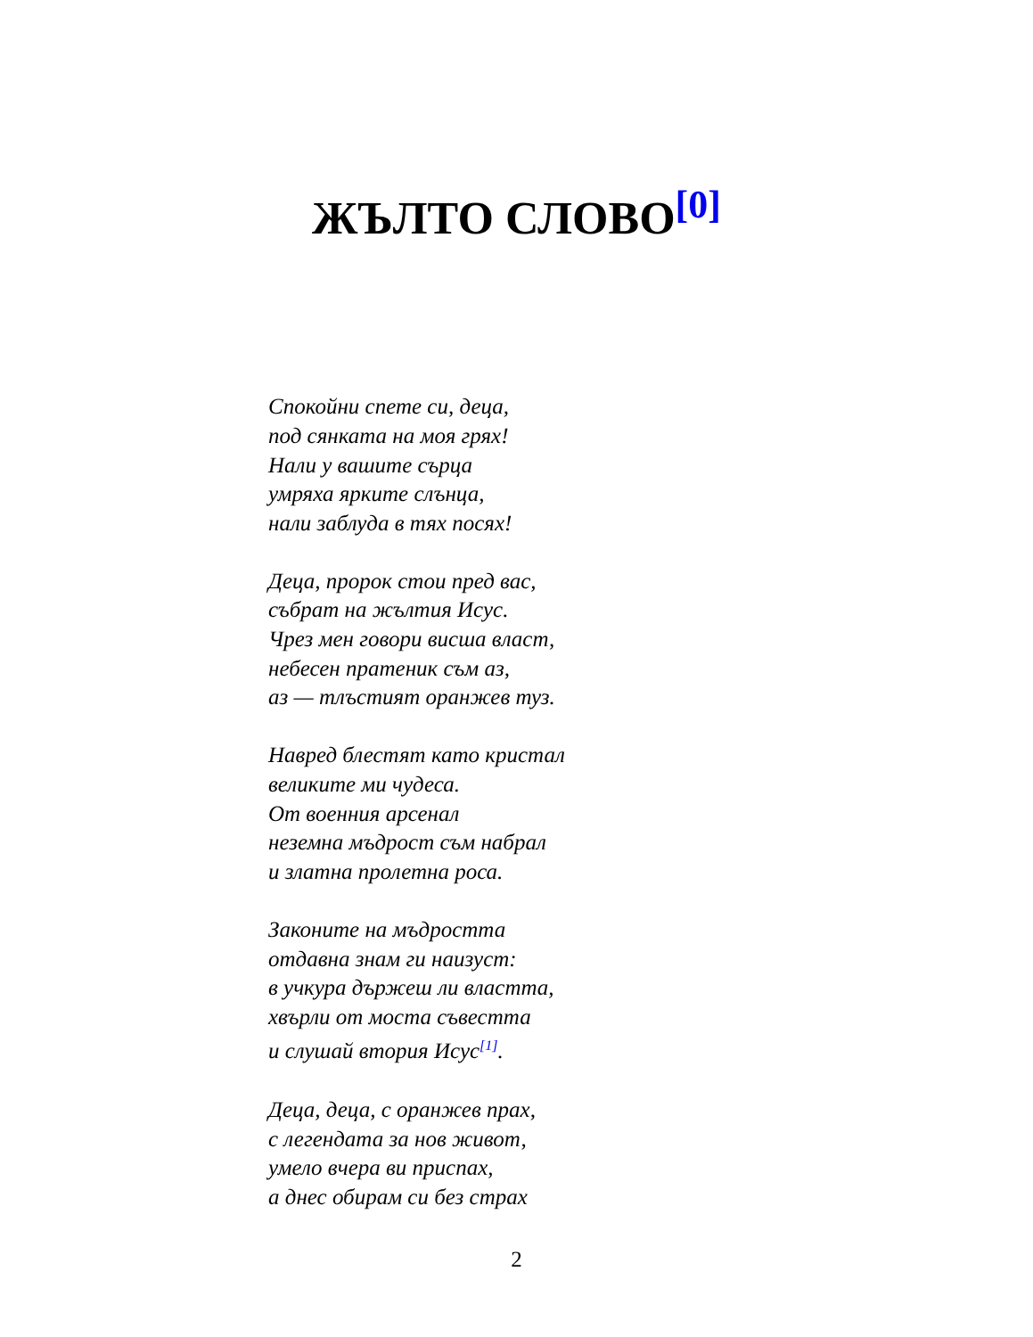ЖЪЛТО СЛОВО<sup>[0]</sup>
Спокойни спете си, деца,
под сянката на моя грях!
Нали у вашите сърца
умряха ярките слънца,
нали заблуда в тях посях!
Деца, пророк стои пред вас,
събрат на жълтия Исус.
Чрез мен говори висша власт,
небесен пратеник съм аз,
аз — тлъстият оранжев туз.
Навред блестят като кристал
великите ми чудеса.
От военния арсенал
неземна мъдрост съм набрал
и златна пролетна роса.
Законите на мъдростта
отдавна знам ги наизуст:
в учкура държеш ли властта,
хвърли от моста съвестта
и слушай втория Исус<sup>[1]</sup>.
Деца, деца, с оранжев прах,
с легендата за нов живот,
умело вчера ви приспах,
а днес обирам си без страх
2